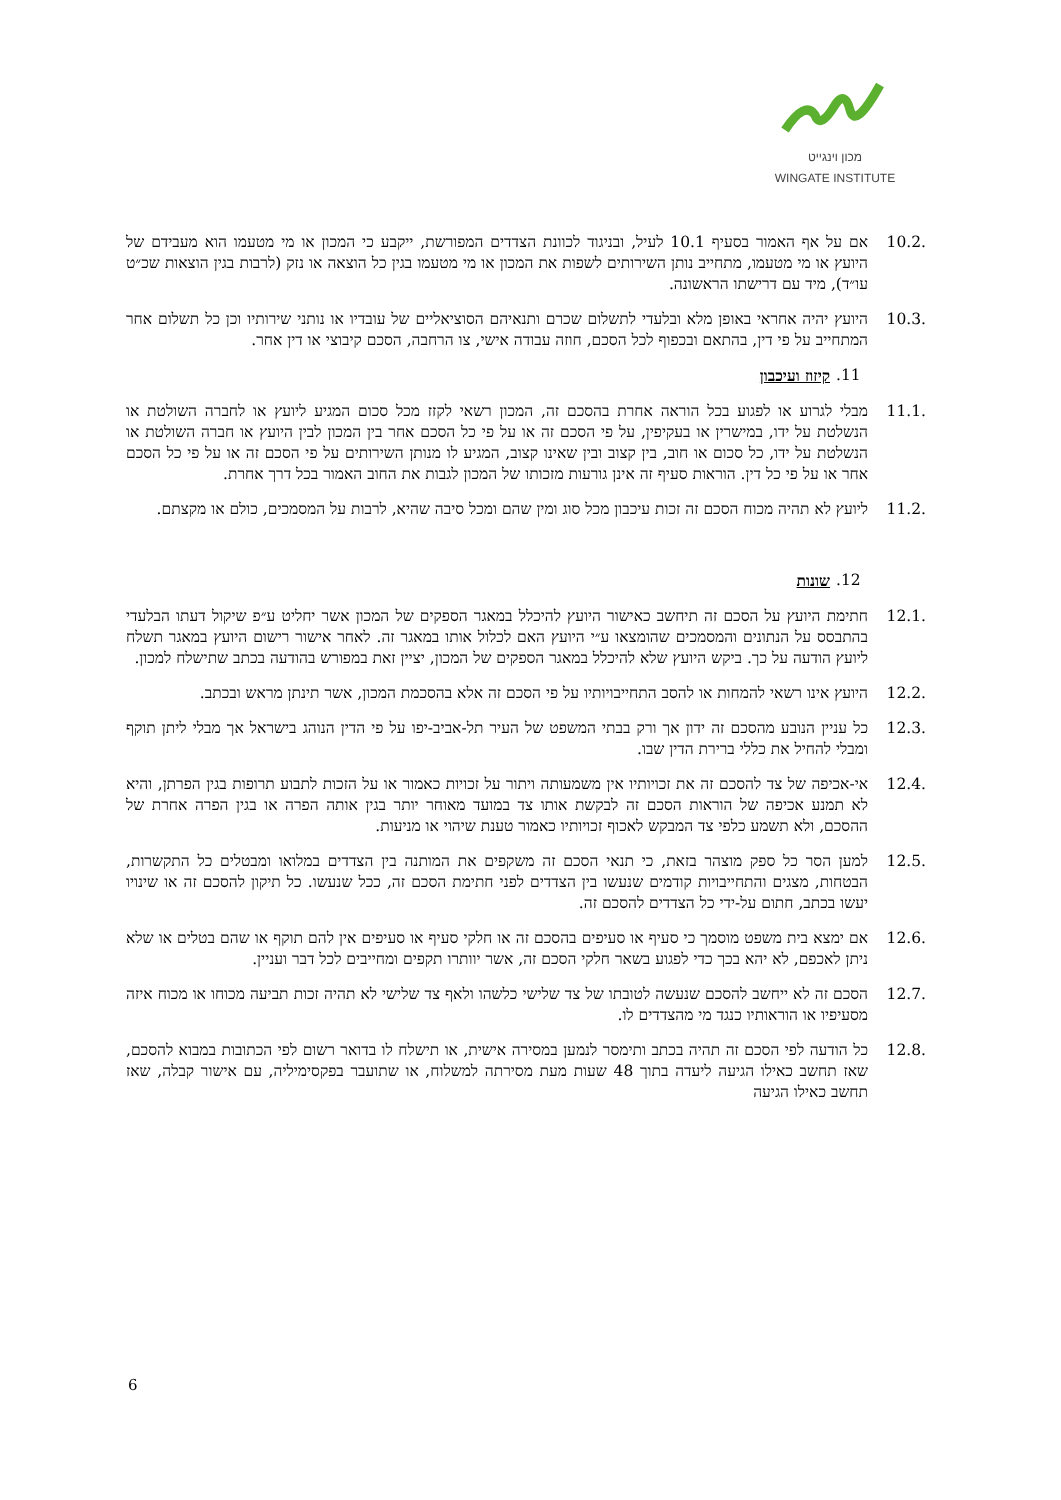מכון וינגייט
WINGATE INSTITUTE
10.2. אם על אף האמור בסעיף 10.1 לעיל, ובניגוד לכוונת הצדדים המפורשת, ייקבע כי המכון או מי מטעמו הוא מעבידם של היועץ או מי מטעמו, מתחייב נותן השירותים לשפות את המכון או מי מטעמו בגין כל הוצאה או נזק (לרבות בגין הוצאות שכ״ט עו״ד), מיד עם דרישתו הראשונה.
10.3. היועץ יהיה אחראי באופן מלא ובלעדי לתשלום שכרם ותנאיהם הסוציאליים של עובדיו או נותני שירותיו וכן כל תשלום אחר המתחייב על פי דין, בהתאם ובכפוף לכל הסכם, חוזה עבודה אישי, צו הרחבה, הסכם קיבוצי או דין אחר.
.11 קיזוז ועיכבון
11.1. מבלי לגרוע או לפגוע בכל הוראה אחרת בהסכם זה, המכון רשאי לקזז מכל סכום המגיע ליועץ או לחברה השולטת או הנשלטת על ידו, במישרין או בעקיפין, על פי הסכם זה או על פי כל הסכם אחר בין המכון לבין היועץ או חברה השולטת או הנשלטת על ידו, כל סכום או חוב, בין קצוב ובין שאינו קצוב, המגיע לו מנותן השירותים על פי הסכם זה או על פי כל הסכם אחר או על פי כל דין. הוראות סעיף זה אינן גורעות מזכותו של המכון לגבות את החוב האמור בכל דרך אחרת.
11.2. ליועץ לא תהיה מכוח הסכם זה זכות עיכבון מכל סוג ומין שהם ומכל סיבה שהיא, לרבות על המסמכים, כולם או מקצתם.
.12 שונות
12.1. חתימת היועץ על הסכם זה תיחשב כאישור היועץ להיכלל במאגר הספקים של המכון אשר יחליט ע״פ שיקול דעתו הבלעדי בהתבסס על הנתונים והמסמכים שהומצאו ע״י היועץ האם לכלול אותו במאגר זה. לאחר אישור רישום היועץ במאגר תשלח ליועץ הודעה על כך. ביקש היועץ שלא להיכלל במאגר הספקים של המכון, יציין זאת במפורש בהודעה בכתב שתישלח למכון.
12.2. היועץ אינו רשאי להמחות או להסב התחייבויותיו על פי הסכם זה אלא בהסכמת המכון, אשר תינתן מראש ובכתב.
12.3. כל עניין הנובע מהסכם זה ידון אך ורק בבתי המשפט של העיר תל-אביב-יפו על פי הדין הנוהג בישראל אך מבלי ליתן תוקף ומבלי להחיל את כללי ברירת הדין שבו.
12.4. אי-אכיפה של צד להסכם זה את זכויותיו אין משמעותה ויתור על זכויות כאמור או על הזכות לתבוע תרופות בגין הפרתן, והיא לא תמנע אכיפה של הוראות הסכם זה לבקשת אותו צד במועד מאוחר יותר בגין אותה הפרה או בגין הפרה אחרת של ההסכם, ולא תשמע כלפי צד המבקש לאכוף זכויותיו כאמור טענת שיהוי או מניעות.
12.5. למען הסר כל ספק מוצהר בזאת, כי תנאי הסכם זה משקפים את המותנה בין הצדדים במלואו ומבטלים כל התקשרות, הבטחות, מצגים והתחייבויות קודמים שנעשו בין הצדדים לפני חתימת הסכם זה, ככל שנעשו. כל תיקון להסכם זה או שינויו יעשו בכתב, חתום על-ידי כל הצדדים להסכם זה.
12.6. אם ימצא בית משפט מוסמך כי סעיף או סעיפים בהסכם זה או חלקי סעיף או סעיפים אין להם תוקף או שהם בטלים או שלא ניתן לאכפם, לא יהא בכך כדי לפגוע בשאר חלקי הסכם זה, אשר יוותרו תקפים ומחייבים לכל דבר ועניין.
12.7. הסכם זה לא ייחשב להסכם שנעשה לטובתו של צד שלישי כלשהו ולאף צד שלישי לא תהיה זכות תביעה מכוחו או מכוח איזה מסעיפיו או הוראותיו כנגד מי מהצדדים לו.
12.8. כל הודעה לפי הסכם זה תהיה בכתב ותימסר לנמען במסירה אישית, או תישלח לו בדואר רשום לפי הכתובות במבוא להסכם, שאז תחשב כאילו הגיעה ליעדה בתוך 48 שעות מעת מסירתה למשלוח, או שתועבר בפקסימיליה, עם אישור קבלה, שאז תחשב כאילו הגיעה
6